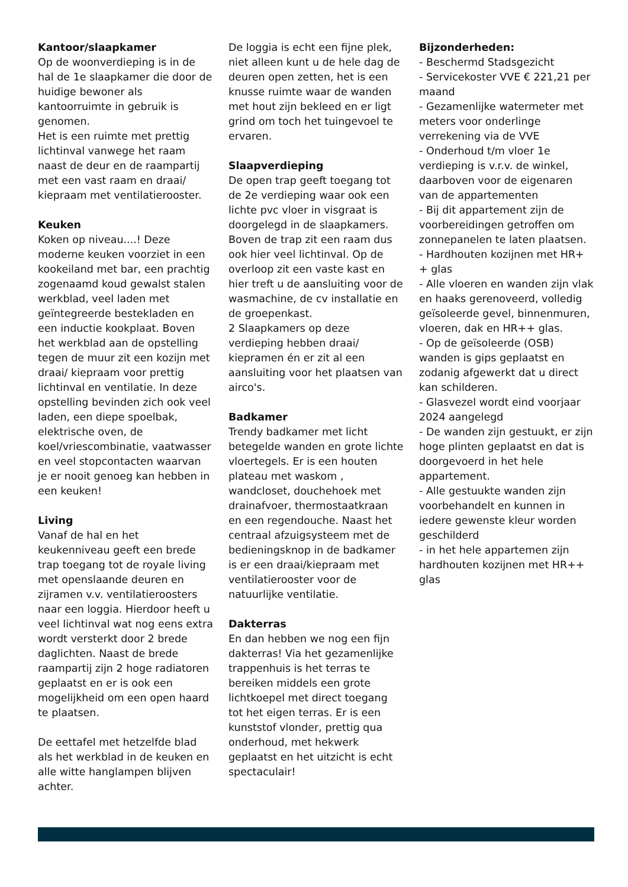Kantoor/slaapkamer
Op de woonverdieping is in de hal de 1e slaapkamer die door de huidige bewoner als kantoorruimte in gebruik is genomen.
Het is een ruimte met prettig lichtinval vanwege het raam naast de deur en de raampartij met een vast raam en draai/ kiepraam met ventilatierooster.
Keuken
Koken op niveau....! Deze moderne keuken voorziet in een kookeiland met bar, een prachtig zogenaamd koud gewalst stalen werkblad, veel laden met geïntegreerde bestekladen en een inductie kookplaat. Boven het werkblad aan de opstelling tegen de muur zit een kozijn met draai/ kiepraam voor prettig lichtinval en ventilatie. In deze opstelling bevinden zich ook veel laden, een diepe spoelbak, elektrische oven, de koel/vriescombinatie, vaatwasser en veel stopcontacten waarvan je er nooit genoeg kan hebben in een keuken!
Living
Vanaf de hal en het keukenniveau geeft een brede trap toegang tot de royale living met openslaande deuren en zijramen v.v. ventilatieroosters naar een loggia. Hierdoor heeft u veel lichtinval wat nog eens extra wordt versterkt door 2 brede daglichten. Naast de brede raampartij zijn 2 hoge radiatoren geplaatst en er is ook een mogelijkheid om een open haard te plaatsen.
De eettafel met hetzelfde blad als het werkblad in de keuken en alle witte hanglampen blijven achter.
De loggia is echt een fijne plek, niet alleen kunt u de hele dag de deuren open zetten, het is een knusse ruimte waar de wanden met hout zijn bekleed en er ligt grind om toch het tuingevoel te ervaren.
Slaapverdieping
De open trap geeft toegang tot de 2e verdieping waar ook een lichte pvc vloer in visgraat is doorgelegd in de slaapkamers. Boven de trap zit een raam dus ook hier veel lichtinval. Op de overloop zit een vaste kast en hier treft u de aansluiting voor de wasmachine, de cv installatie en de groepenkast.
2 Slaapkamers op deze verdieping hebben draai/ kiepramen én er zit al een aansluiting voor het plaatsen van airco's.
Badkamer
Trendy badkamer met licht betegelde wanden en grote lichte vloertegels. Er is een houten plateau met waskom , wandcloset, douchehoek met drainafvoer, thermostaatkraan en een regendouche. Naast het centraal afzuigsysteem met de bedieningsknop in de badkamer is er een draai/kiepraam met ventilatierooster voor de natuurlijke ventilatie.
Dakterras
En dan hebben we nog een fijn dakterras! Via het gezamenlijke trappenhuis is het terras te bereiken middels een grote lichtkoepel met direct toegang tot het eigen terras. Er is een kunststof vlonder, prettig qua onderhoud, met hekwerk geplaatst en het uitzicht is echt spectaculair!
Bijzonderheden:
- Beschermd Stadsgezicht
- Servicekoster VVE € 221,21 per maand
- Gezamenlijke watermeter met meters voor onderlinge verrekening via de VVE
- Onderhoud t/m vloer 1e verdieping is v.r.v. de winkel, daarboven voor de eigenaren van de appartementen
- Bij dit appartement zijn de voorbereidingen getroffen om zonnepanelen te laten plaatsen.
- Hardhouten kozijnen met HR+ + glas
- Alle vloeren en wanden zijn vlak en haaks gerenoveerd, volledig geïsoleerde gevel, binnenmuren, vloeren, dak en HR++ glas.
- Op de geïsoleerde (OSB) wanden is gips geplaatst en zodanig afgewerkt dat u direct kan schilderen.
- Glasvezel wordt eind voorjaar 2024 aangelegd
- De wanden zijn gestuukt, er zijn hoge plinten geplaatst en dat is doorgevoerd in het hele appartement.
- Alle gestuukte wanden zijn voorbehandelt en kunnen in iedere gewenste kleur worden geschilderd
- in het hele appartemen zijn hardhouten kozijnen met HR++ glas